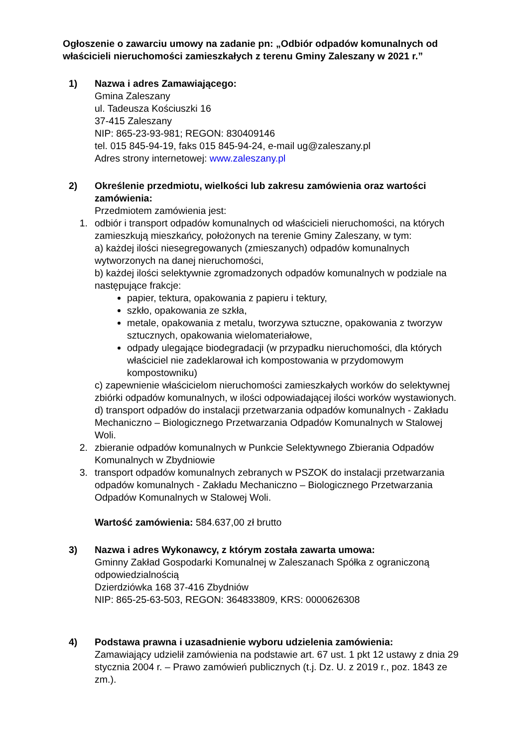Ogłoszenie o zawarciu umowy na zadanie pn: „Odbiór odpadów komunalnych od właścicieli nieruchomości zamieszkałych z terenu Gminy Zaleszany w 2021 r.”
1) Nazwa i adres Zamawiającego:
Gmina Zaleszany
ul. Tadeusza Kościuszki 16
37-415 Zaleszany
NIP: 865-23-93-981; REGON: 830409146
tel. 015 845-94-19, faks 015 845-94-24, e-mail ug@zaleszany.pl
Adres strony internetowej: www.zaleszany.pl
2) Określenie przedmiotu, wielkości lub zakresu zamówienia oraz wartości zamówienia:
Przedmiotem zamówienia jest:
1. odbiór i transport odpadów komunalnych od właścicieli nieruchomości, na których zamieszkują mieszkańcy, położonych na terenie Gminy Zaleszany, w tym:
a) każdej ilości niesegregowanych (zmieszanych) odpadów komunalnych wytworzonych na danej nieruchomości,
b) każdej ilości selektywnie zgromadzonych odpadów komunalnych w podziale na następujące frakcje:
papier, tektura, opakowania z papieru i tektury,
szkło, opakowania ze szkła,
metale, opakowania z metalu, tworzywa sztuczne, opakowania z tworzyw sztucznych, opakowania wielomateriałowe,
odpady ulegające biodegradacji (w przypadku nieruchomości, dla których właściciel nie zadeklarował ich kompostowania w przydomowym kompostowniku)
c) zapewnienie właścicielom nieruchomości zamieszkałych worków do selektywnej zbiórki odpadów komunalnych, w ilości odpowiadającej ilości worków wystawionych.
d) transport odpadów do instalacji przetwarzania odpadów komunalnych - Zakładu Mechaniczno – Biologicznego Przetwarzania Odpadów Komunalnych w Stalowej Woli.
2. zbieranie odpadów komunalnych w Punkcie Selektywnego Zbierania Odpadów Komunalnych w Zbydniowie
3. transport odpadów komunalnych zebranych w PSZOK do instalacji przetwarzania odpadów komunalnych - Zakładu Mechaniczno – Biologicznego Przetwarzania Odpadów Komunalnych w Stalowej Woli.
Wartość zamówienia: 584.637,00 zł brutto
3) Nazwa i adres Wykonawcy, z którym została zawarta umowa:
Gminny Zakład Gospodarki Komunalnej w Zaleszanach Spółka z ograniczoną odpowiedzialnością
Dzierdziówka 168 37-416 Zbydniów
NIP: 865-25-63-503, REGON: 364833809, KRS: 0000626308
4) Podstawa prawna i uzasadnienie wyboru udzielenia zamówienia:
Zamawiający udzielił zamówienia na podstawie art. 67 ust. 1 pkt 12 ustawy z dnia 29 stycznia 2004 r. – Prawo zamówień publicznych (t.j. Dz. U. z 2019 r., poz. 1843 ze zm.).